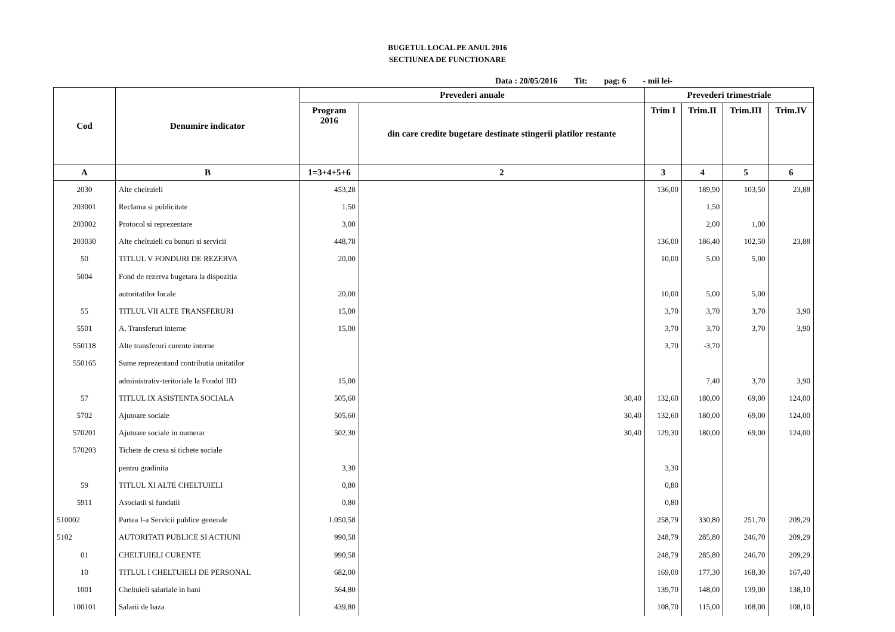BUGETUL LOCAL PE ANUL 2016
SECTIUNEA DE FUNCTIONARE
Data : 20/05/2016 Tit: pag: 6 - mii lei-
| Cod | Denumire indicator | Prevederi anuale | | Prevederi trimestriale | | | |
| --- | --- | --- | --- | --- | --- | --- | --- |
| | | Program 2016 | din care credite bugetare destinate stingerii platilor restante | Trim I | Trim.II | Trim.III | Trim.IV |
| A | B | 1=3+4+5+6 | 2 | 3 | 4 | 5 | 6 |
| 2030 | Alte cheltuieli | 453,28 | | 136,00 | 189,90 | 103,50 | 23,88 |
| 203001 | Reclama si publicitate | 1,50 | | | 1,50 | | |
| 203002 | Protocol si reprezentare | 3,00 | | | 2,00 | 1,00 | |
| 203030 | Alte cheltuieli cu bunuri si servicii | 448,78 | | 136,00 | 186,40 | 102,50 | 23,88 |
| 50 | TITLUL V FONDURI DE REZERVA | 20,00 | | 10,00 | 5,00 | 5,00 | |
| 5004 | Fond de rezerva bugetara la dispozitia | | | | | | |
| | autoritatilor locale | 20,00 | | 10,00 | 5,00 | 5,00 | |
| 55 | TITLUL VII ALTE TRANSFERURI | 15,00 | | 3,70 | 3,70 | 3,70 | 3,90 |
| 5501 | A. Transferuri interne | 15,00 | | 3,70 | 3,70 | 3,70 | 3,90 |
| 550118 | Alte transferuri curente interne | | | 3,70 | -3,70 | | |
| 550165 | Sume reprezentand contributia unitatilor | | | | | | |
| | administrativ-teritoriale la Fondul IID | 15,00 | | | 7,40 | 3,70 | 3,90 |
| 57 | TITLUL IX ASISTENTA SOCIALA | 505,60 | 30,40 | 132,60 | 180,00 | 69,00 | 124,00 |
| 5702 | Ajutoare sociale | 505,60 | 30,40 | 132,60 | 180,00 | 69,00 | 124,00 |
| 570201 | Ajutoare sociale in numerar | 502,30 | 30,40 | 129,30 | 180,00 | 69,00 | 124,00 |
| 570203 | Tichete de cresa si tichete sociale | | | | | | |
| | pentru gradinita | 3,30 | | 3,30 | | | |
| 59 | TITLUL XI ALTE CHELTUIELI | 0,80 | | 0,80 | | | |
| 5911 | Asociatii si fundatii | 0,80 | | 0,80 | | | |
| 510002 | Partea I-a Servicii publice generale | 1.050,58 | | 258,79 | 330,80 | 251,70 | 209,29 |
| 5102 | AUTORITATI PUBLICE SI ACTIUNI | 990,58 | | 248,79 | 285,80 | 246,70 | 209,29 |
| 01 | CHELTUIELI CURENTE | 990,58 | | 248,79 | 285,80 | 246,70 | 209,29 |
| 10 | TITLUL I CHELTUIELI DE PERSONAL | 682,00 | | 169,00 | 177,30 | 168,30 | 167,40 |
| 1001 | Cheltuieli salariale in bani | 564,80 | | 139,70 | 148,00 | 139,00 | 138,10 |
| 100101 | Salarii de baza | 439,80 | | 108,70 | 115,00 | 108,00 | 108,10 |